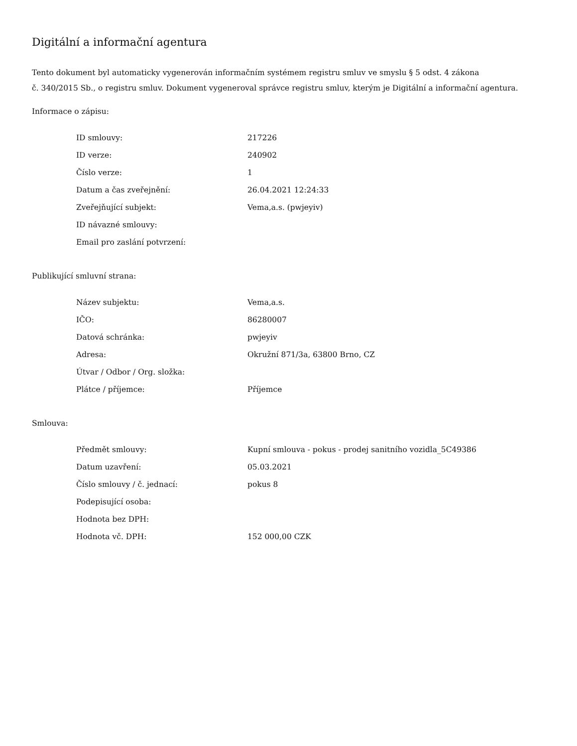Digitální a informační agentura
Tento dokument byl automaticky vygenerován informačním systémem registru smluv ve smyslu § 5 odst. 4 zákona
č. 340/2015 Sb., o registru smluv. Dokument vygeneroval správce registru smluv, kterým je Digitální a informační agentura.
Informace o zápisu:
| ID smlouvy: | 217226 |
| ID verze: | 240902 |
| Číslo verze: | 1 |
| Datum a čas zveřejnění: | 26.04.2021 12:24:33 |
| Zveřejňující subjekt: | Vema,a.s. (pwjeyiv) |
| ID návazné smlouvy: | |
| Email pro zaslání potvrzení: | |
Publikující smluvní strana:
| Název subjektu: | Vema,a.s. |
| IČO: | 86280007 |
| Datová schránka: | pwjeyiv |
| Adresa: | Okružní 871/3a, 63800 Brno, CZ |
| Útvar / Odbor / Org. složka: | |
| Plátce / příjemce: | Příjemce |
Smlouva:
| Předmět smlouvy: | Kupní smlouva - pokus - prodej sanitního vozidla_5C49386 |
| Datum uzavření: | 05.03.2021 |
| Číslo smlouvy / č. jednací: | pokus 8 |
| Podepisující osoba: | |
| Hodnota bez DPH: | |
| Hodnota vč. DPH: | 152 000,00 CZK |